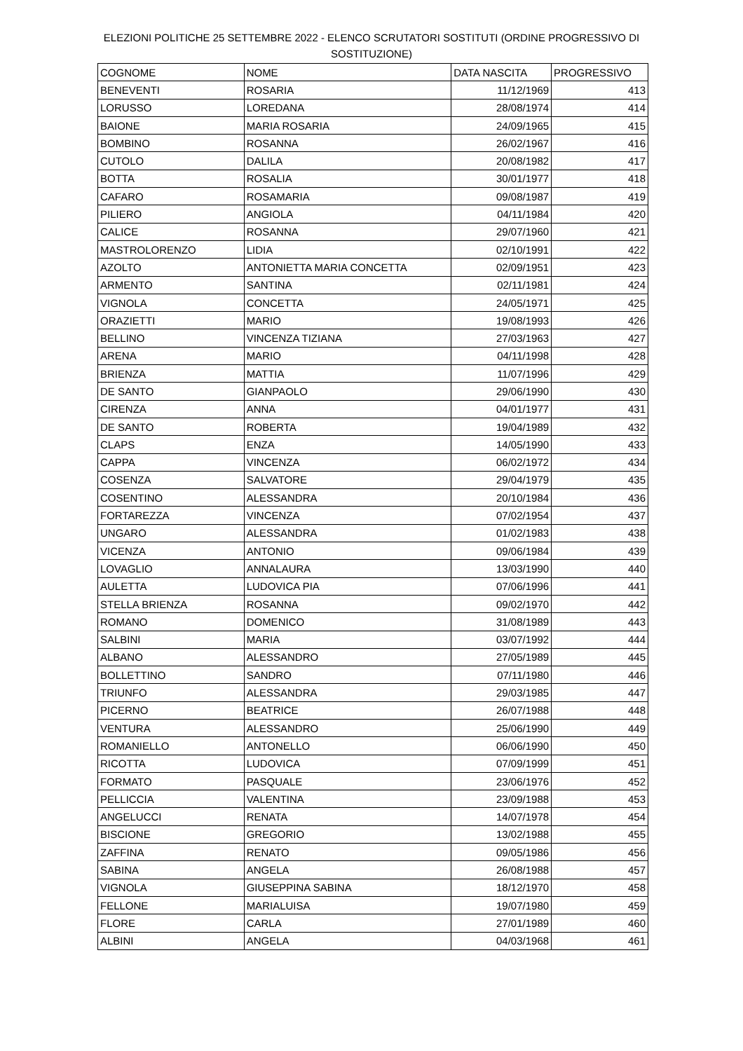ELEZIONI POLITICHE 25 SETTEMBRE 2022 - ELENCO SCRUTATORI SOSTITUTI (ORDINE PROGRESSIVO DI SOSTITUZIONE)
| COGNOME | NOME | DATA NASCITA | PROGRESSIVO |
| BENEVENTI | ROSARIA | 11/12/1969 | 413 |
| LORUSSO | LOREDANA | 28/08/1974 | 414 |
| BAIONE | MARIA ROSARIA | 24/09/1965 | 415 |
| BOMBINO | ROSANNA | 26/02/1967 | 416 |
| CUTOLO | DALILA | 20/08/1982 | 417 |
| BOTTA | ROSALIA | 30/01/1977 | 418 |
| CAFARO | ROSAMARIA | 09/08/1987 | 419 |
| PILIERO | ANGIOLA | 04/11/1984 | 420 |
| CALICE | ROSANNA | 29/07/1960 | 421 |
| MASTROLORENZO | LIDIA | 02/10/1991 | 422 |
| AZOLTO | ANTONIETTA MARIA CONCETTA | 02/09/1951 | 423 |
| ARMENTO | SANTINA | 02/11/1981 | 424 |
| VIGNOLA | CONCETTA | 24/05/1971 | 425 |
| ORAZIETTI | MARIO | 19/08/1993 | 426 |
| BELLINO | VINCENZA TIZIANA | 27/03/1963 | 427 |
| ARENA | MARIO | 04/11/1998 | 428 |
| BRIENZA | MATTIA | 11/07/1996 | 429 |
| DE SANTO | GIANPAOLO | 29/06/1990 | 430 |
| CIRENZA | ANNA | 04/01/1977 | 431 |
| DE SANTO | ROBERTA | 19/04/1989 | 432 |
| CLAPS | ENZA | 14/05/1990 | 433 |
| CAPPA | VINCENZA | 06/02/1972 | 434 |
| COSENZA | SALVATORE | 29/04/1979 | 435 |
| COSENTINO | ALESSANDRA | 20/10/1984 | 436 |
| FORTAREZZA | VINCENZA | 07/02/1954 | 437 |
| UNGARO | ALESSANDRA | 01/02/1983 | 438 |
| VICENZA | ANTONIO | 09/06/1984 | 439 |
| LOVAGLIO | ANNALAURA | 13/03/1990 | 440 |
| AULETTA | LUDOVICA PIA | 07/06/1996 | 441 |
| STELLA BRIENZA | ROSANNA | 09/02/1970 | 442 |
| ROMANO | DOMENICO | 31/08/1989 | 443 |
| SALBINI | MARIA | 03/07/1992 | 444 |
| ALBANO | ALESSANDRO | 27/05/1989 | 445 |
| BOLLETTINO | SANDRO | 07/11/1980 | 446 |
| TRIUNFO | ALESSANDRA | 29/03/1985 | 447 |
| PICERNO | BEATRICE | 26/07/1988 | 448 |
| VENTURA | ALESSANDRO | 25/06/1990 | 449 |
| ROMANIELLO | ANTONELLO | 06/06/1990 | 450 |
| RICOTTA | LUDOVICA | 07/09/1999 | 451 |
| FORMATO | PASQUALE | 23/06/1976 | 452 |
| PELLICCIA | VALENTINA | 23/09/1988 | 453 |
| ANGELUCCI | RENATA | 14/07/1978 | 454 |
| BISCIONE | GREGORIO | 13/02/1988 | 455 |
| ZAFFINA | RENATO | 09/05/1986 | 456 |
| SABINA | ANGELA | 26/08/1988 | 457 |
| VIGNOLA | GIUSEPPINA SABINA | 18/12/1970 | 458 |
| FELLONE | MARIALUISA | 19/07/1980 | 459 |
| FLORE | CARLA | 27/01/1989 | 460 |
| ALBINI | ANGELA | 04/03/1968 | 461 |